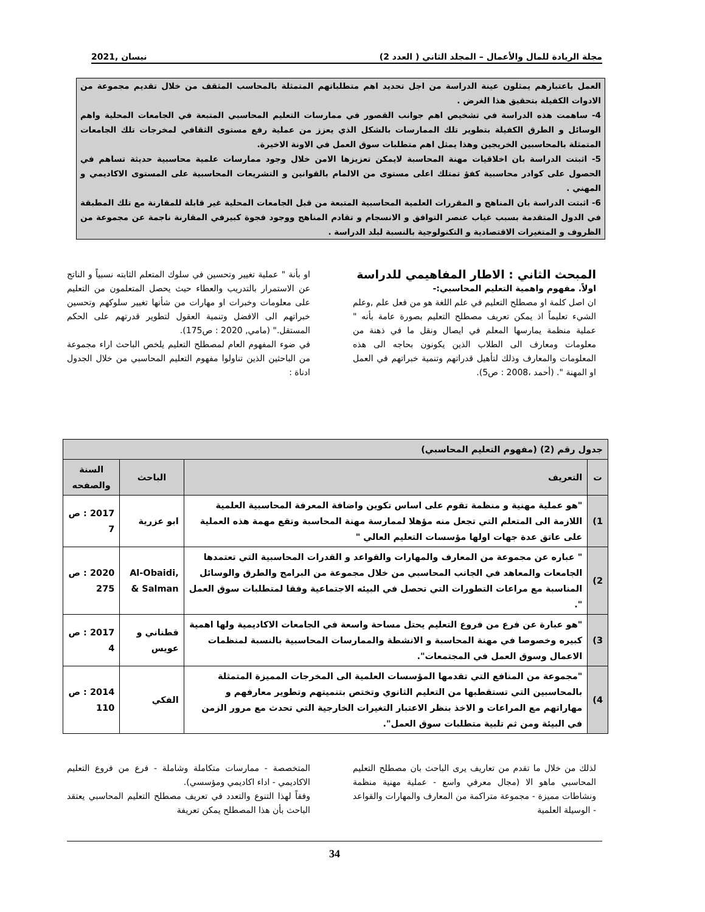مجلة الريادة للمال والأعمال – المجلد الثاني ( العدد 2) نيسان ,2021
العمل باعتبارهم يمثلون عينة الدراسة من اجل تحديد اهم متطلباتهم المتمثلة بالمحاسب المثقف من خلال تقديم مجموعة من الادوات الكفيلة بتحقيق هذا الغرض .
4- ساهمت هذه الدراسة في تشخيص اهم جوانب القصور في ممارسات التعليم المحاسبي المتبعة في الجامعات المحلية واهم الوسائل و الطرق الكفيلة بتطوير تلك الممارسات بالشكل الذي يعزز من عملية رفع مستوى الثقافي لمخرجات تلك الجامعات المتمثلة بالمحاسبين الخريجين وهذا يمثل اهم متطلبات سوق العمل في الاونة الاخيرة.
5- اثبتت الدراسة بان اخلاقيات مهنة المحاسبة لايمكن تعزيزها الامن خلال وجود ممارسات علمية محاسبية حديثة تساهم في الحصول على كوادر محاسبية كفؤ تمتلك اعلى مستوى من الالمام بالقوانين و التشريعات المحاسبية على المستوى الاكاديمي و المهني .
6- اثبتت الدراسة بان المناهج و المقررات العلمية المحاسبية المتبعة من قبل الجامعات المحلية غير قابلة للمقارنة مع تلك المطبقة في الدول المتقدمة بسبب غياب عنصر التوافق و الانسجام و تقادم المناهج ووجود فجوة كبيرفي المقارنة ناجمة عن مجموعة من الظروف و المتغيرات الاقتصادية و التكنولوجية بالنسبة لبلد الدراسة .
المبحث الثاني : الاطار المفاهيمي للدراسة
اولاً. مفهوم واهمية التعليم المحاسبي:-
ان اصل كلمة او مصطلح التعليم في علم اللغة هو من فعل علم ,وعلم الشيء تعليماً اذ يمكن تعريف مصطلح التعليم بصورة عامة بأنه " عملية منظمة يمارسها المعلم في ايصال ونقل ما في ذهنة من معلومات ومعارف الى الطلاب الذين يكونون بحاجه الى هذه المعلومات والمعارف وذلك لتأهيل قدراتهم وتنمية خبراتهم في العمل او المهنة ". (أحمد ،2008 : ص5).
او بأنة " عملية تغيير وتحسين في سلوك المتعلم الثابته نسبياً و الناتج عن الاستمرار بالتدريب والعطاء حيث يحصل المتعلمون من التعليم على معلومات وخبرات او مهارات من شأنها تغيير سلوكهم وتحسين خبراتهم الى الافضل وتنمية العقول لتطوير قدرتهم على الحكم المستقل." (مامي, 2020 : ص175).
في ضوء المفهوم العام لمصطلح التعليم يلخص الباحث اراء مجموعة من الباحثين الذين تناولوا مفهوم التعليم المحاسبي من خلال الجدول ادناة :
| جدول رقم (2) (مفهوم التعليم المحاسبي) | | | |
| --- | --- | --- | --- |
| ت | التعريف | الباحث | السنة والصفحه |
| 1) | "هو عملية مهنية و منظمة تقوم على اساس تكوين واضافة المعرفة المحاسبية العلمية اللازمة الى المتعلم التي تجعل منه مؤهلا لممارسة مهنة المحاسبة وتقع مهمة هذه العملية على عاتق عدة جهات اولها مؤسسات التعليم العالي " | ابو عزرية | 2017 : ص 7 |
| 2) | " عباره عن مجموعة من المعارف والمهارات والقواعد و القدرات المحاسبية التي تعتمدها الجامعات والمعاهد في الجانب المحاسبي من خلال مجموعة من البرامج والطرق والوسائل المناسبة مع مراعات التطورات التي تحصل في البيئه الاجتماعية وفقا لمتطلبات سوق العمل ". | Al-Obaidi, & Salman | 2020 : ص 275 |
| 3) | "هو عبارة عن فرع من فروع التعليم يحتل مساحة واسعة في الجامعات الاكاديمية ولها اهمية كبيره وخصوصا في مهنة المحاسبة و الانشطة والممارسات المحاسبية بالنسبة لمنظمات الاعمال وسوق العمل في المجتمعات". | قطناني و عويس | 2017 : ص 4 |
| 4) | "مجموعة من المنافع التي تقدمها المؤسسات العلمية الى المخرجات المميزة المتمثلة بالمحاسبين التي تستقطبها من التعليم الثانوي وتختص بتنميتهم وتطوير معارفهم و مهاراتهم مع المراعات و الاخذ بنظر الاعتبار التغيرات الخارجية التي تحدث مع مرور الزمن في البيئة ومن ثم تلبية متطلبات سوق العمل". | الفكي | 2014 : ص 110 |
لذلك من خلال ما تقدم من تعاريف يرى الباحث بان مصطلح التعليم المحاسبي ماهو الا (مجال معرفي واسع - عملية مهنية منظمة ونشاطات مميزة - مجموعة متراكمة من المعارف والمهارات والقواعد - الوسيلة العلمية
المتخصصة - ممارسات متكاملة وشاملة - فرع من فروع التعليم الاكاديمي - اداء اكاديمي ومؤسسي).
وفقاً لهذا التنوع والتعدد في تعريف مصطلح التعليم المحاسبي يعتقد الباحث بأن هذا المصطلح يمكن تعريفة
34